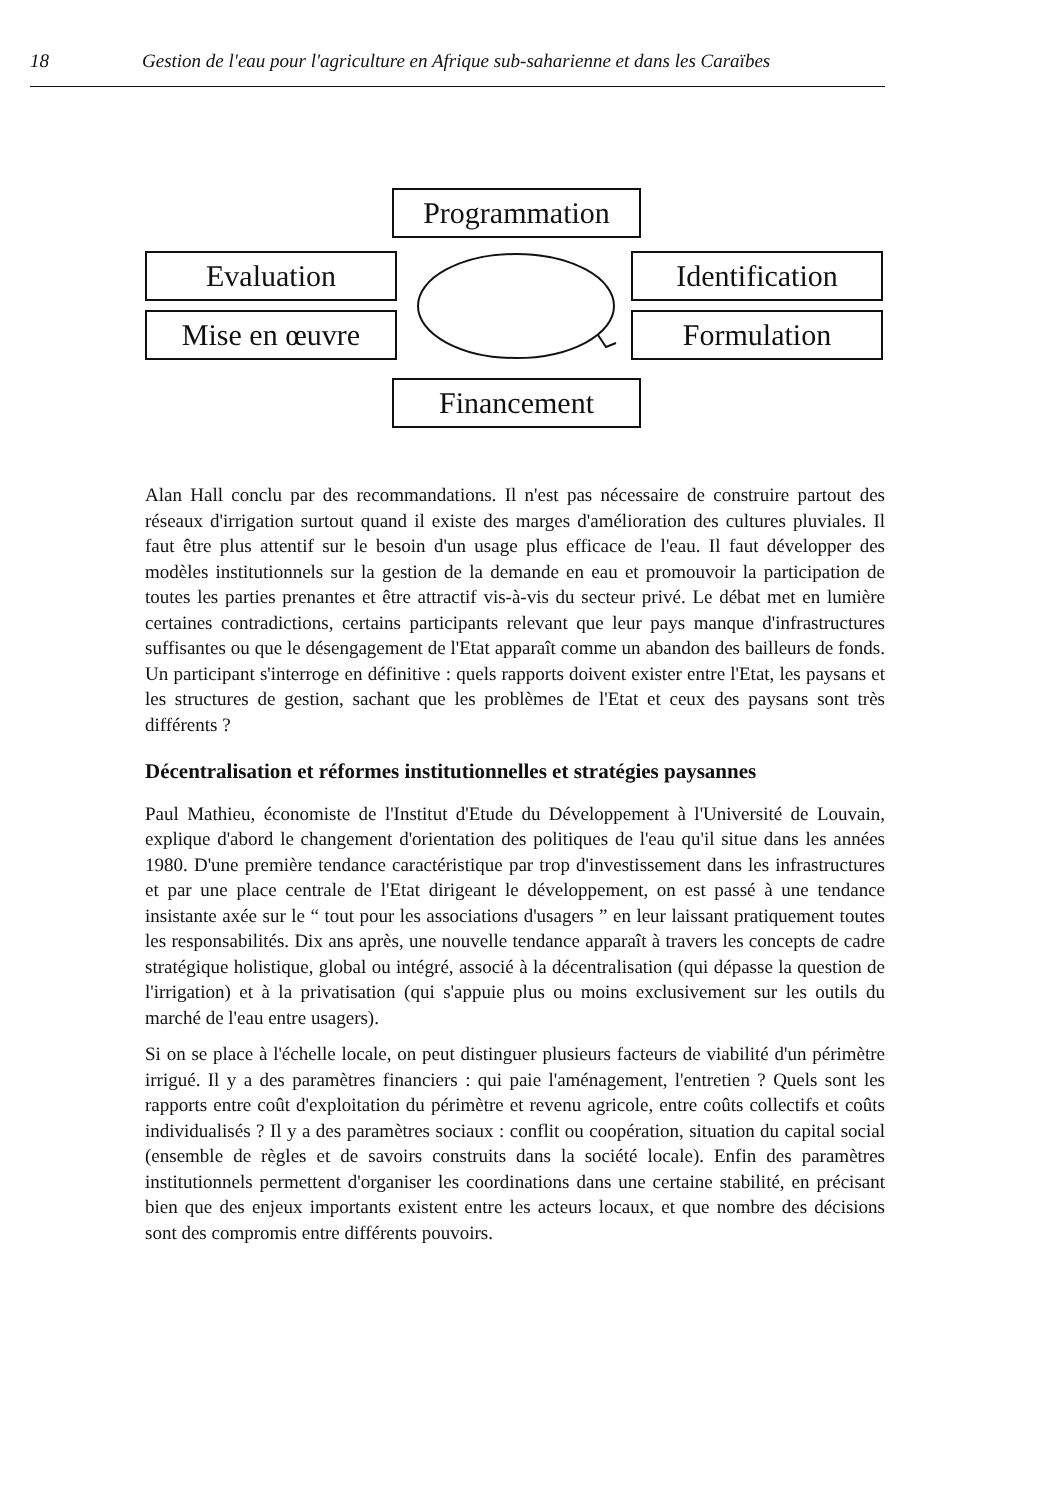18 Gestion de l'eau pour l'agriculture en Afrique sub-saharienne et dans les Caraïbes
Programmation
Evaluation
Identification
Mise en œuvre Formulation
Financement
Alan Hall conclu par des recommandations. Il n'est pas nécessaire de construire partout des réseaux d'irrigation surtout quand il existe des marges d'amélioration des cultures pluviales. Il faut être plus attentif sur le besoin d'un usage plus efficace de l'eau. Il faut développer des modèles institutionnels sur la gestion de la demande en eau et promouvoir la participation de toutes les parties prenantes et être attractif vis-à-vis du secteur privé. Le débat met en lumière certaines contradictions, certains participants relevant que leur pays manque d'infrastructures suffisantes ou que le désengagement de l'Etat apparaît comme un abandon des bailleurs de fonds. Un participant s'interroge en définitive : quels rapports doivent exister entre l'Etat, les paysans et les structures de gestion, sachant que les problèmes de l'Etat et ceux des paysans sont très différents ?
Décentralisation et réformes institutionnelles et stratégies paysannes
Paul Mathieu, économiste de l'Institut d'Etude du Développement à l'Université de Louvain, explique d'abord le changement d'orientation des politiques de l'eau qu'il situe dans les années 1980. D'une première tendance caractéristique par trop d'investissement dans les infrastructures et par une place centrale de l'Etat dirigeant le développement, on est passé à une tendance insistante axée sur le “ tout pour les associations d'usagers ” en leur laissant pratiquement toutes les responsabilités. Dix ans après, une nouvelle tendance apparaît à travers les concepts de cadre stratégique holistique, global ou intégré, associé à la décentralisation (qui dépasse la question de l'irrigation) et à la privatisation (qui s'appuie plus ou moins exclusivement sur les outils du marché de l'eau entre usagers).
Si on se place à l'échelle locale, on peut distinguer plusieurs facteurs de viabilité d'un périmètre irrigué. Il y a des paramètres financiers : qui paie l'aménagement, l'entretien ? Quels sont les rapports entre coût d'exploitation du périmètre et revenu agricole, entre coûts collectifs et coûts individualisés ? Il y a des paramètres sociaux : conflit ou coopération, situation du capital social (ensemble de règles et de savoirs construits dans la société locale). Enfin des paramètres institutionnels permettent d'organiser les coordinations dans une certaine stabilité, en précisant bien que des enjeux importants existent entre les acteurs locaux, et que nombre des décisions sont des compromis entre différents pouvoirs.